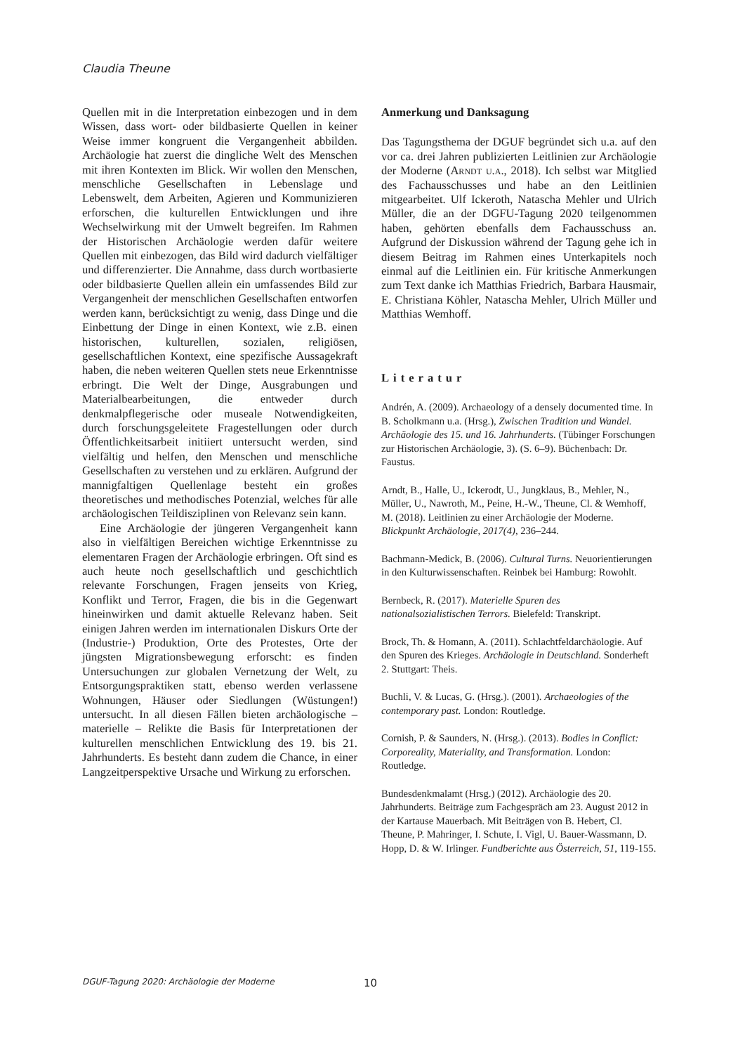Claudia Theune
Quellen mit in die Interpretation einbezogen und in dem Wissen, dass wort- oder bildbasierte Quellen in keiner Weise immer kongruent die Vergangenheit abbilden. Archäologie hat zuerst die dingliche Welt des Menschen mit ihren Kontexten im Blick. Wir wollen den Menschen, menschliche Gesellschaften in Lebenslage und Lebenswelt, dem Arbeiten, Agieren und Kommunizieren erforschen, die kulturellen Entwicklungen und ihre Wechselwirkung mit der Umwelt begreifen. Im Rahmen der Historischen Archäologie werden dafür weitere Quellen mit einbezogen, das Bild wird dadurch vielfältiger und differenzierter. Die Annahme, dass durch wortbasierte oder bildbasierte Quellen allein ein umfassendes Bild zur Vergangenheit der menschlichen Gesellschaften entworfen werden kann, berücksichtigt zu wenig, dass Dinge und die Einbettung der Dinge in einen Kontext, wie z.B. einen historischen, kulturellen, sozialen, religiösen, gesellschaftlichen Kontext, eine spezifische Aussagekraft haben, die neben weiteren Quellen stets neue Erkenntnisse erbringt. Die Welt der Dinge, Ausgrabungen und Materialbearbeitungen, die entweder durch denkmalpflegerische oder museale Notwendigkeiten, durch forschungsgeleitete Fragestellungen oder durch Öffentlichkeitsarbeit initiiert untersucht werden, sind vielfältig und helfen, den Menschen und menschliche Gesellschaften zu verstehen und zu erklären. Aufgrund der mannigfaltigen Quellenlage besteht ein großes theoretisches und methodisches Potenzial, welches für alle archäologischen Teildisziplinen von Relevanz sein kann.
Eine Archäologie der jüngeren Vergangenheit kann also in vielfältigen Bereichen wichtige Erkenntnisse zu elementaren Fragen der Archäologie erbringen. Oft sind es auch heute noch gesellschaftlich und geschichtlich relevante Forschungen, Fragen jenseits von Krieg, Konflikt und Terror, Fragen, die bis in die Gegenwart hineinwirken und damit aktuelle Relevanz haben. Seit einigen Jahren werden im internationalen Diskurs Orte der (Industrie-) Produktion, Orte des Protestes, Orte der jüngsten Migrationsbewegung erforscht: es finden Untersuchungen zur globalen Vernetzung der Welt, zu Entsorgungspraktiken statt, ebenso werden verlassene Wohnungen, Häuser oder Siedlungen (Wüstungen!) untersucht. In all diesen Fällen bieten archäologische – materielle – Relikte die Basis für Interpretationen der kulturellen menschlichen Entwicklung des 19. bis 21. Jahrhunderts. Es besteht dann zudem die Chance, in einer Langzeitperspektive Ursache und Wirkung zu erforschen.
Anmerkung und Danksagung
Das Tagungsthema der DGUF begründet sich u.a. auf den vor ca. drei Jahren publizierten Leitlinien zur Archäologie der Moderne (Arndt u.a., 2018). Ich selbst war Mitglied des Fachausschusses und habe an den Leitlinien mitgearbeitet. Ulf Ickeroth, Natascha Mehler und Ulrich Müller, die an der DGFU-Tagung 2020 teilgenommen haben, gehörten ebenfalls dem Fachausschuss an. Aufgrund der Diskussion während der Tagung gehe ich in diesem Beitrag im Rahmen eines Unterkapitels noch einmal auf die Leitlinien ein. Für kritische Anmerkungen zum Text danke ich Matthias Friedrich, Barbara Hausmair, E. Christiana Köhler, Natascha Mehler, Ulrich Müller und Matthias Wemhoff.
Literatur
Andrén, A. (2009). Archaeology of a densely documented time. In B. Scholkmann u.a. (Hrsg.), Zwischen Tradition und Wandel. Archäologie des 15. und 16. Jahrhunderts. (Tübinger Forschungen zur Historischen Archäologie, 3). (S. 6–9). Büchenbach: Dr. Faustus.
Arndt, B., Halle, U., Ickerodt, U., Jungklaus, B., Mehler, N., Müller, U., Nawroth, M., Peine, H.-W., Theune, Cl. & Wemhoff, M. (2018). Leitlinien zu einer Archäologie der Moderne. Blickpunkt Archäologie, 2017(4), 236–244.
Bachmann-Medick, B. (2006). Cultural Turns. Neuorientierungen in den Kulturwissenschaften. Reinbek bei Hamburg: Rowohlt.
Bernbeck, R. (2017). Materielle Spuren des nationalsozialistischen Terrors. Bielefeld: Transkript.
Brock, Th. & Homann, A. (2011). Schlachtfeldarchäologie. Auf den Spuren des Krieges. Archäologie in Deutschland. Sonderheft 2. Stuttgart: Theis.
Buchli, V. & Lucas, G. (Hrsg.). (2001). Archaeologies of the contemporary past. London: Routledge.
Cornish, P. & Saunders, N. (Hrsg.). (2013). Bodies in Conflict: Corporeality, Materiality, and Transformation. London: Routledge.
Bundesdenkmalamt (Hrsg.) (2012). Archäologie des 20. Jahrhunderts. Beiträge zum Fachgespräch am 23. August 2012 in der Kartause Mauerbach. Mit Beiträgen von B. Hebert, Cl. Theune, P. Mahringer, I. Schute, I. Vigl, U. Bauer-Wassmann, D. Hopp, D. & W. Irlinger. Fundberichte aus Österreich, 51, 119-155.
DGUF-Tagung 2020: Archäologie der Moderne 10